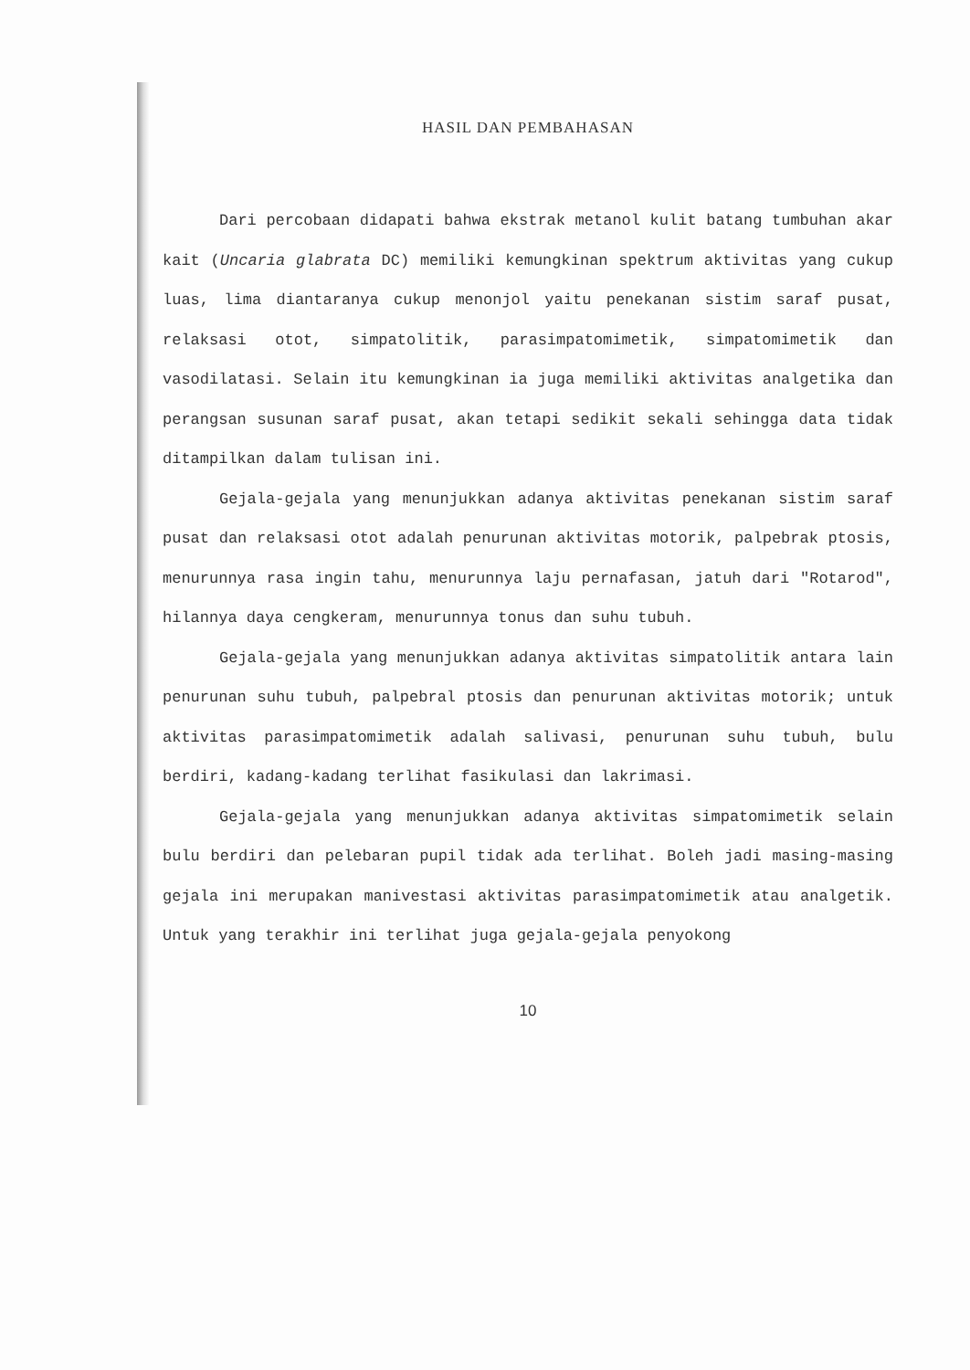HASIL DAN PEMBAHASAN
Dari percobaan didapati bahwa ekstrak metanol kulit batang tumbuhan akar kait (Uncaria glabrata DC) memiliki kemungkinan spektrum aktivitas yang cukup luas, lima diantaranya cukup menonjol yaitu penekanan sistim saraf pusat, relaksasi otot, simpatolitik, parasimpatomimetik, simpatomimetik dan vasodilatasi. Selain itu kemungkinan ia juga memiliki aktivitas analgetika dan perangsan susunan saraf pusat, akan tetapi sedikit sekali sehingga data tidak ditampilkan dalam tulisan ini.
Gejala-gejala yang menunjukkan adanya aktivitas penekanan sistim saraf pusat dan relaksasi otot adalah penurunan aktivitas motorik, palpebrak ptosis, menurunnya rasa ingin tahu, menurunnya laju pernafasan, jatuh dari "Rotarod", hilannya daya cengkeram, menurunnya tonus dan suhu tubuh.
Gejala-gejala yang menunjukkan adanya aktivitas simpatolitik antara lain penurunan suhu tubuh, palpebral ptosis dan penurunan aktivitas motorik; untuk aktivitas parasimpatomimetik adalah salivasi, penurunan suhu tubuh, bulu berdiri, kadang-kadang terlihat fasikulasi dan lakrimasi.
Gejala-gejala yang menunjukkan adanya aktivitas simpatomimetik selain bulu berdiri dan pelebaran pupil tidak ada terlihat. Boleh jadi masing-masing gejala ini merupakan manivestasi aktivitas parasimpatomimetik atau analgetik. Untuk yang terakhir ini terlihat juga gejala-gejala penyokong
10